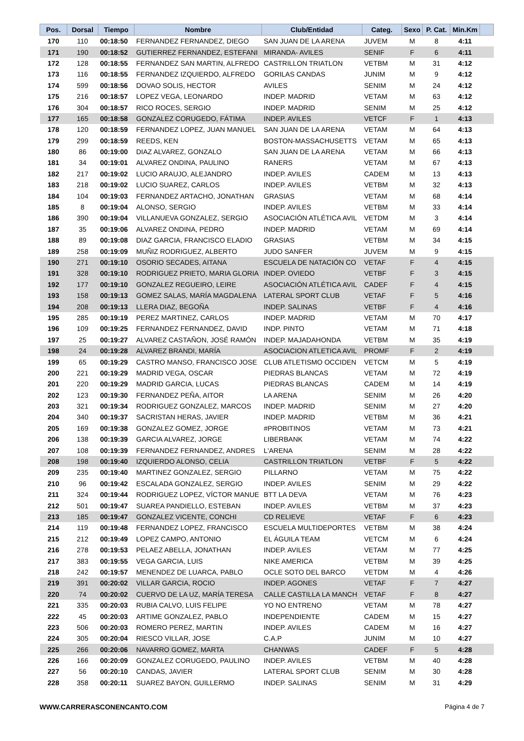| Pos. | Dorsal | Tiempo | Nombre | Club/Entidad | Categ. | Sexo | P. Cat. | Min.Km | |
| --- | --- | --- | --- | --- | --- | --- | --- | --- | --- |
| 170 | 110 | 00:18:50 | FERNANDEZ FERNANDEZ, DIEGO | SAN JUAN DE LA ARENA | JUVEM | M | 8 | 4:11 | |
| 171 | 190 | 00:18:52 | GUTIERREZ FERNANDEZ, ESTEFANI | MIRANDA- AVILES | SENIF | F | 6 | 4:11 | |
| 172 | 128 | 00:18:55 | FERNANDEZ SAN MARTIN, ALFREDO | CASTRILLON TRIATLON | VETBM | M | 31 | 4:12 | |
| 173 | 116 | 00:18:55 | FERNANDEZ IZQUIERDO, ALFREDO | GORILAS CANDAS | JUNIM | M | 9 | 4:12 | |
| 174 | 599 | 00:18:56 | DOVAO SOLIS, HECTOR | AVILES | SENIM | M | 24 | 4:12 | |
| 175 | 216 | 00:18:57 | LOPEZ VEGA, LEONARDO | INDEP. MADRID | VETAM | M | 63 | 4:12 | |
| 176 | 304 | 00:18:57 | RICO ROCES, SERGIO | INDEP. MADRID | SENIM | M | 25 | 4:12 | |
| 177 | 165 | 00:18:58 | GONZALEZ CORUGEDO, FÁTIMA | INDEP. AVILES | VETCF | F | 1 | 4:13 | |
| 178 | 120 | 00:18:59 | FERNANDEZ LOPEZ, JUAN MANUEL | SAN JUAN DE LA ARENA | VETAM | M | 64 | 4:13 | |
| 179 | 299 | 00:18:59 | REEDS, KEN | BOSTON-MASSACHUSETTS | VETAM | M | 65 | 4:13 | |
| 180 | 86 | 00:19:00 | DIAZ ALVAREZ, GONZALO | SAN JUAN DE LA ARENA | VETAM | M | 66 | 4:13 | |
| 181 | 34 | 00:19:01 | ALVAREZ ONDINA, PAULINO | RANERS | VETAM | M | 67 | 4:13 | |
| 182 | 217 | 00:19:02 | LUCIO ARAUJO, ALEJANDRO | INDEP. AVILES | CADEM | M | 13 | 4:13 | |
| 183 | 218 | 00:19:02 | LUCIO SUAREZ, CARLOS | INDEP. AVILES | VETBM | M | 32 | 4:13 | |
| 184 | 104 | 00:19:03 | FERNANDEZ ARTACHO, JONATHAN | GRASIAS | VETAM | M | 68 | 4:14 | |
| 185 | 8 | 00:19:04 | ALONSO, SERGIO | INDEP. AVILES | VETBM | M | 33 | 4:14 | |
| 186 | 390 | 00:19:04 | VILLANUEVA GONZALEZ, SERGIO | ASOCIACIÓN ATLÉTICA AVIL | VETDM | M | 3 | 4:14 | |
| 187 | 35 | 00:19:06 | ALVAREZ ONDINA, PEDRO | INDEP. MADRID | VETAM | M | 69 | 4:14 | |
| 188 | 89 | 00:19:08 | DIAZ GARCIA, FRANCISCO ELADIO | GRASIAS | VETBM | M | 34 | 4:15 | |
| 189 | 258 | 00:19:09 | MUÑIZ RODRIGUEZ, ALBERTO | JUDO SANFER | JUVEM | M | 9 | 4:15 | |
| 190 | 271 | 00:19:10 | OSORIO SECADES, AITANA | ESCUELA DE NATACIÓN CO | VETAF | F | 4 | 4:15 | |
| 191 | 328 | 00:19:10 | RODRIGUEZ PRIETO, MARIA GLORIA | INDEP. OVIEDO | VETBF | F | 3 | 4:15 | |
| 192 | 177 | 00:19:10 | GONZALEZ REGUEIRO, LEIRE | ASOCIACIÓN ATLÉTICA AVIL | CADEF | F | 4 | 4:15 | |
| 193 | 158 | 00:19:13 | GOMEZ SALAS, MARÍA MAGDALENA | LATERAL SPORT CLUB | VETAF | F | 5 | 4:16 | |
| 194 | 208 | 00:19:13 | LLERA DIAZ, BEGOÑA | INDEP. SALINAS | VETBF | F | 4 | 4:16 | |
| 195 | 285 | 00:19:19 | PEREZ MARTINEZ, CARLOS | INDEP. MADRID | VETAM | M | 70 | 4:17 | |
| 196 | 109 | 00:19:25 | FERNANDEZ FERNANDEZ, DAVID | INDP. PINTO | VETAM | M | 71 | 4:18 | |
| 197 | 25 | 00:19:27 | ALVAREZ CASTAÑON, JOSÉ RAMÓN | INDEP. MAJADAHONDA | VETBM | M | 35 | 4:19 | |
| 198 | 24 | 00:19:28 | ALVAREZ BRANDI, MARÍA | ASOCIACION ATLETICA AVIL | PROMF | F | 2 | 4:19 | |
| 199 | 65 | 00:19:29 | CASTRO MANSO, FRANCISCO JOSE | CLUB ATLETISMO OCCIDEN | VETCM | M | 5 | 4:19 | |
| 200 | 221 | 00:19:29 | MADRID VEGA, OSCAR | PIEDRAS BLANCAS | VETAM | M | 72 | 4:19 | |
| 201 | 220 | 00:19:29 | MADRID GARCIA, LUCAS | PIEDRAS BLANCAS | CADEM | M | 14 | 4:19 | |
| 202 | 123 | 00:19:30 | FERNANDEZ PEÑA, AITOR | LA ARENA | SENIM | M | 26 | 4:20 | |
| 203 | 321 | 00:19:34 | RODRIGUEZ GONZALEZ, MARCOS | INDEP. MADRID | SENIM | M | 27 | 4:20 | |
| 204 | 340 | 00:19:37 | SACRISTAN HERAS, JAVIER | INDEP. MADRID | VETBM | M | 36 | 4:21 | |
| 205 | 169 | 00:19:38 | GONZALEZ GOMEZ, JORGE | #PROBITINOS | VETAM | M | 73 | 4:21 | |
| 206 | 138 | 00:19:39 | GARCIA ALVAREZ, JORGE | LIBERBANK | VETAM | M | 74 | 4:22 | |
| 207 | 108 | 00:19:39 | FERNANDEZ FERNANDEZ, ANDRES | L'ARENA | SENIM | M | 28 | 4:22 | |
| 208 | 198 | 00:19:40 | IZQUIERDO ALONSO, CELIA | CASTRILLON TRIATLON | VETBF | F | 5 | 4:22 | |
| 209 | 235 | 00:19:40 | MARTINEZ GONZALEZ, SERGIO | PILLARNO | VETAM | M | 75 | 4:22 | |
| 210 | 96 | 00:19:42 | ESCALADA GONZALEZ, SERGIO | INDEP. AVILES | SENIM | M | 29 | 4:22 | |
| 211 | 324 | 00:19:44 | RODRIGUEZ LOPEZ, VÍCTOR MANUE | BTT LA DEVA | VETAM | M | 76 | 4:23 | |
| 212 | 501 | 00:19:47 | SUAREA PANDIELLO, ESTEBAN | INDEP. AVILES | VETBM | M | 37 | 4:23 | |
| 213 | 185 | 00:19:47 | GONZALEZ VICENTE, CONCHI | CD RELIEVE | VETAF | F | 6 | 4:23 | |
| 214 | 119 | 00:19:48 | FERNANDEZ LOPEZ, FRANCISCO | ESCUELA MULTIDEPORTES | VETBM | M | 38 | 4:24 | |
| 215 | 212 | 00:19:49 | LOPEZ CAMPO, ANTONIO | EL ÁGUILA TEAM | VETCM | M | 6 | 4:24 | |
| 216 | 278 | 00:19:53 | PELAEZ ABELLA, JONATHAN | INDEP. AVILES | VETAM | M | 77 | 4:25 | |
| 217 | 383 | 00:19:55 | VEGA GARCIA, LUIS | NIKE AMERICA | VETBM | M | 39 | 4:25 | |
| 218 | 242 | 00:19:57 | MENENDEZ DE LUARCA, PABLO | OCLE SOTO DEL BARCO | VETDM | M | 4 | 4:26 | |
| 219 | 391 | 00:20:02 | VILLAR GARCIA, ROCIO | INDEP. AGONES | VETAF | F | 7 | 4:27 | |
| 220 | 74 | 00:20:02 | CUERVO DE LA UZ, MARÍA TERESA | CALLE CASTILLA LA MANCH | VETAF | F | 8 | 4:27 | |
| 221 | 335 | 00:20:03 | RUBIA CALVO, LUIS FELIPE | YO NO ENTRENO | VETAM | M | 78 | 4:27 | |
| 222 | 45 | 00:20:03 | ARTIME GONZALEZ, PABLO | INDEPENDIENTE | CADEM | M | 15 | 4:27 | |
| 223 | 506 | 00:20:03 | ROMERO PEREZ, MARTIN | INDEP. AVILES | CADEM | M | 16 | 4:27 | |
| 224 | 305 | 00:20:04 | RIESCO VILLAR, JOSE | C.A.P | JUNIM | M | 10 | 4:27 | |
| 225 | 266 | 00:20:06 | NAVARRO GOMEZ, MARTA | CHANWAS | CADEF | F | 5 | 4:28 | |
| 226 | 166 | 00:20:09 | GONZALEZ CORUGEDO, PAULINO | INDEP. AVILES | VETBM | M | 40 | 4:28 | |
| 227 | 56 | 00:20:10 | CANDAS, JAVIER | LATERAL SPORT CLUB | SENIM | M | 30 | 4:28 | |
| 228 | 358 | 00:20:11 | SUAREZ BAYON, GUILLERMO | INDEP. SALINAS | SENIM | M | 31 | 4:29 | |
WWW.CARRERASCONENCANTO.COM Página 4 de 7